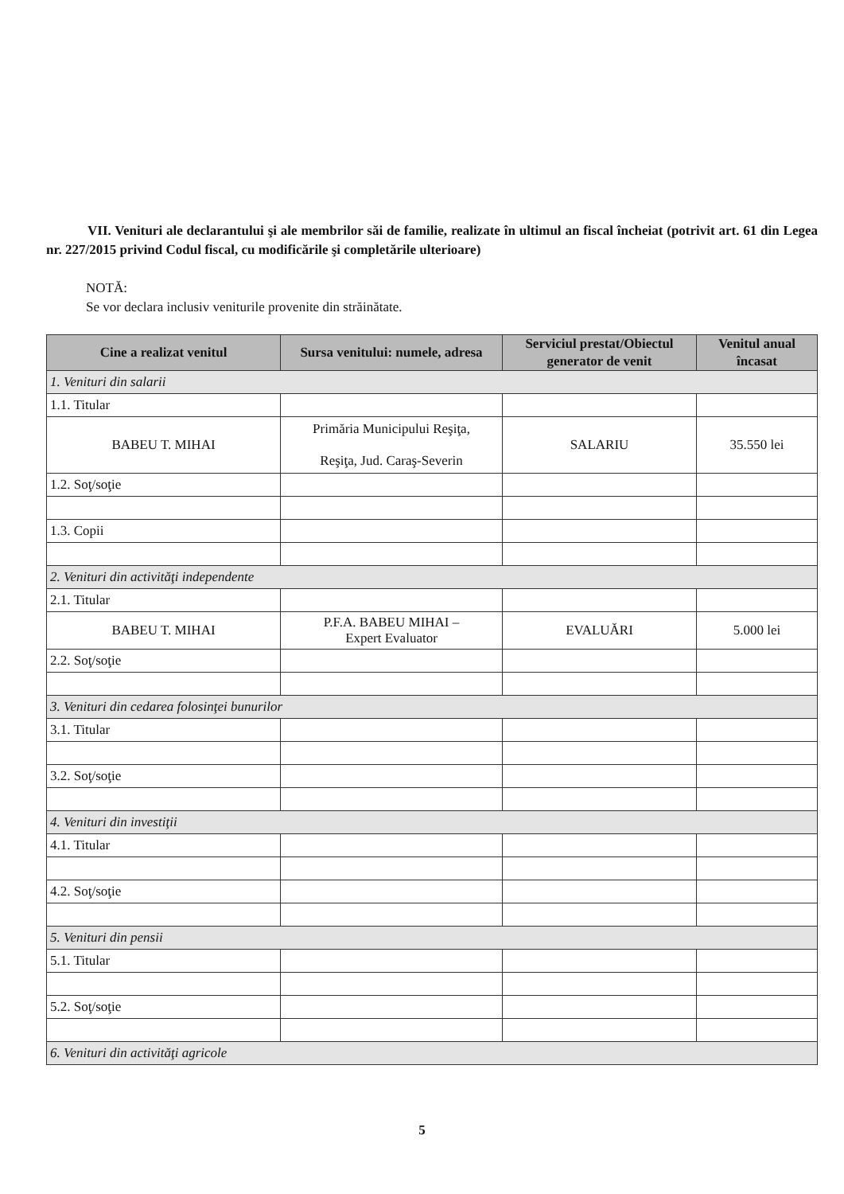VII. Venituri ale declarantului şi ale membrilor săi de familie, realizate în ultimul an fiscal încheiat (potrivit art. 61 din Legea nr. 227/2015 privind Codul fiscal, cu modificările şi completările ulterioare)
NOTĂ:
Se vor declara inclusiv veniturile provenite din străinătate.
| Cine a realizat venitul | Sursa venitului: numele, adresa | Serviciul prestat/Obiectul generator de venit | Venitul anual încasat |
| --- | --- | --- | --- |
| 1. Venituri din salarii | | | |
| 1.1. Titular | | | |
| BABEU T. MIHAI | Primăria Municipului Reşiţa, Reşiţa, Jud. Caraş-Severin | SALARIU | 35.550 lei |
| 1.2. Soţ/soţie | | | |
| 1.3. Copii | | | |
| 2. Venituri din activităţi independente | | | |
| 2.1. Titular | | | |
| BABEU T. MIHAI | P.F.A. BABEU MIHAI – Expert Evaluator | EVALUĂRI | 5.000 lei |
| 2.2. Soţ/soţie | | | |
| 3. Venituri din cedarea folosinţei bunurilor | | | |
| 3.1. Titular | | | |
| 3.2. Soţ/soţie | | | |
| 4. Venituri din investiţii | | | |
| 4.1. Titular | | | |
| 4.2. Soţ/soţie | | | |
| 5. Venituri din pensii | | | |
| 5.1. Titular | | | |
| 5.2. Soţ/soţie | | | |
| 6. Venituri din activităţi agricole | | | |
5